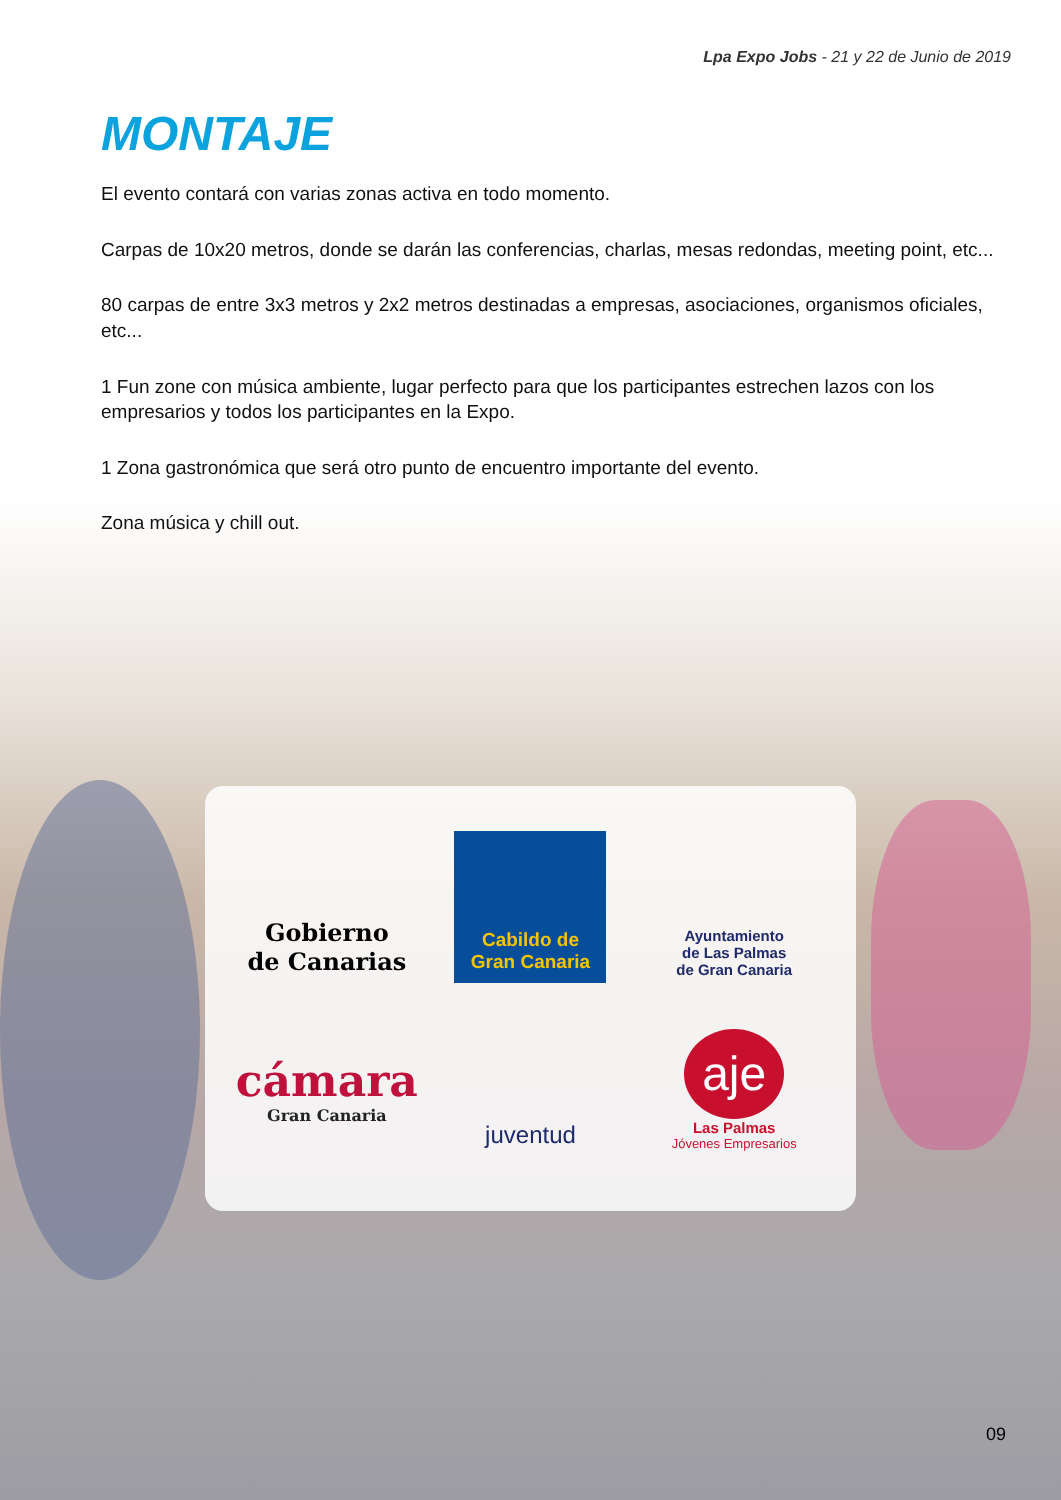Lpa Expo Jobs - 21 y 22 de Junio de 2019
MONTAJE
El evento contará con varias zonas activa en todo momento.
Carpas de 10x20 metros, donde se darán las conferencias, charlas, mesas redondas, meeting point, etc...
80 carpas de entre 3x3 metros y 2x2 metros destinadas a empresas, asociaciones, organismos oficiales, etc...
1 Fun zone con música ambiente, lugar perfecto para que los participantes estrechen lazos con los empresarios y todos los participantes en la Expo.
1 Zona gastronómica que será otro punto de encuentro importante del evento.
Zona música y chill out.
Gobierno
de Canarias
Cabildo de
Gran Canaria
Ayuntamiento
de Las Palmas
de Gran Canaria
cámara
Gran Canaria
juventud
aje
Las Palmas
Jóvenes Empresarios
09